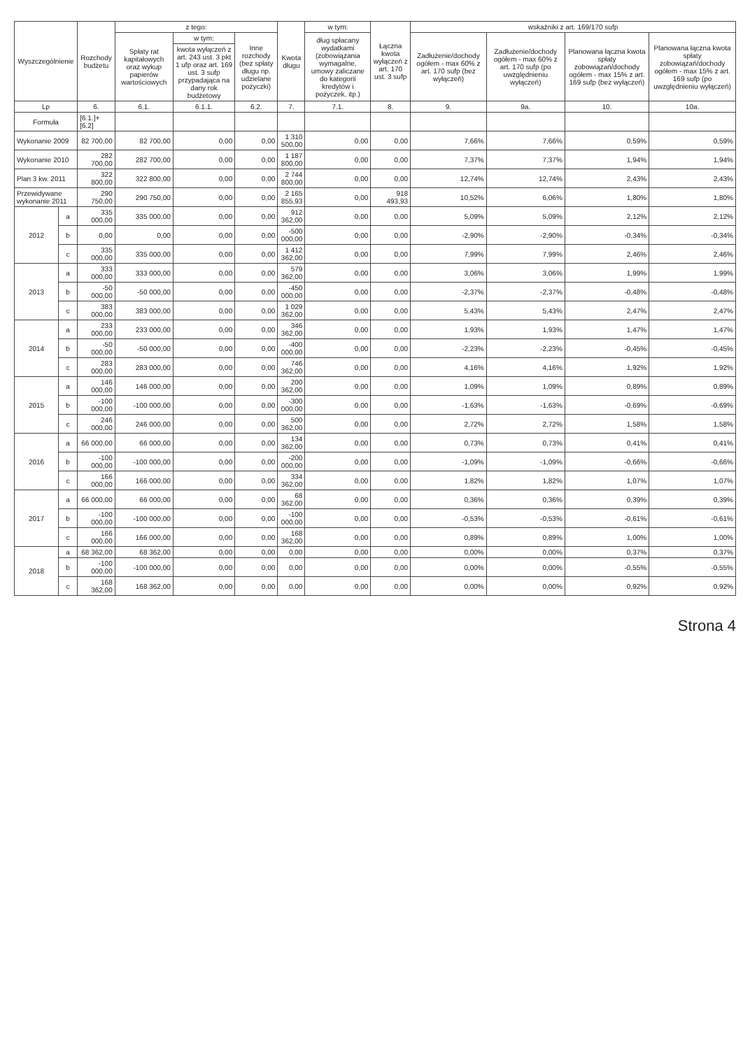| Wyszczególnienie | | Rozchody budżetu | z tego: | | | Kwota długu | w tym: | Łączna kwota wyłączeń z art. 170 ust. 3 sufp | wskaźniki z art. 169/170 sufp | | | |
| --- | --- | --- | --- | --- | --- | --- | --- | --- | --- | --- | --- | --- |
| | | | Spłaty rat kapitałowych oraz wykup papierów wartościowych | w tym: | Inne rozchody (bez spłaty długu np. udzielane pożyczki) | | dług spłacany wydatkami (zobowiązania wymagalne, umowy zaliczane do kategorii kredytów i pożyczek, itp.) | | Zadłużenie/dochody ogółem - max 60% z art. 170 sufp (bez wyłączeń) | Zadłużenie/dochody ogółem - max 60% z art. 170 sufp (po uwzględnieniu wyłączeń) | Planowana łączna kwota spłaty zobowiązań/dochody ogółem - max 15% z art. 169 sufp (bez wyłączeń) | Planowana łączna kwota spłaty zobowiązań/dochody ogółem - max 15% z art. 169 sufp (po uwzględnieniu wyłączeń) |
| | | | | kwota wyłączeń z art. 243 ust. 3 pkt 1 ufp oraz art. 169 ust. 3 sufp przypadająca na dany rok budżetowy | | | | | | | | |
| Lp | | 6. | 6.1. | 6.1.1. | 6.2. | 7. | 7.1. | 8. | 9. | 9a. | 10. | 10a. |
| Formuła | | [6.1.]+[6.2] | | | | | | | | | | |
| Wykonanie 2009 | | 82 700,00 | 82 700,00 | 0,00 | 0,00 | 1 310 500,00 | 0,00 | 0,00 | 7,66% | 7,66% | 0,59% | 0,59% |
| Wykonanie 2010 | | 282 700,00 | 282 700,00 | 0,00 | 0,00 | 1 187 800,00 | 0,00 | 0,00 | 7,37% | 7,37% | 1,94% | 1,94% |
| Plan 3 kw. 2011 | | 322 800,00 | 322 800,00 | 0,00 | 0,00 | 2 744 800,00 | 0,00 | 0,00 | 12,74% | 12,74% | 2,43% | 2,43% |
| Przewidywane wykonanie 2011 | | 290 750,00 | 290 750,00 | 0,00 | 0,00 | 2 165 855,93 | 0,00 | 918 493,93 | 10,52% | 6,06% | 1,80% | 1,80% |
| 2012 | a | 335 000,00 | 335 000,00 | 0,00 | 0,00 | 912 362,00 | 0,00 | 0,00 | 5,09% | 5,09% | 2,12% | 2,12% |
| | b | 0,00 | 0,00 | 0,00 | 0,00 | -500 000,00 | 0,00 | 0,00 | -2,90% | -2,90% | -0,34% | -0,34% |
| | c | 335 000,00 | 335 000,00 | 0,00 | 0,00 | 1 412 362,00 | 0,00 | 0,00 | 7,99% | 7,99% | 2,46% | 2,46% |
| 2013 | a | 333 000,00 | 333 000,00 | 0,00 | 0,00 | 579 362,00 | 0,00 | 0,00 | 3,06% | 3,06% | 1,99% | 1,99% |
| | b | -50 000,00 | -50 000,00 | 0,00 | 0,00 | -450 000,00 | 0,00 | 0,00 | -2,37% | -2,37% | -0,48% | -0,48% |
| | c | 383 000,00 | 383 000,00 | 0,00 | 0,00 | 1 029 362,00 | 0,00 | 0,00 | 5,43% | 5,43% | 2,47% | 2,47% |
| 2014 | a | 233 000,00 | 233 000,00 | 0,00 | 0,00 | 346 362,00 | 0,00 | 0,00 | 1,93% | 1,93% | 1,47% | 1,47% |
| | b | -50 000,00 | -50 000,00 | 0,00 | 0,00 | -400 000,00 | 0,00 | 0,00 | -2,23% | -2,23% | -0,45% | -0,45% |
| | c | 283 000,00 | 283 000,00 | 0,00 | 0,00 | 746 362,00 | 0,00 | 0,00 | 4,16% | 4,16% | 1,92% | 1,92% |
| 2015 | a | 146 000,00 | 146 000,00 | 0,00 | 0,00 | 200 362,00 | 0,00 | 0,00 | 1,09% | 1,09% | 0,89% | 0,89% |
| | b | -100 000,00 | -100 000,00 | 0,00 | 0,00 | -300 000,00 | 0,00 | 0,00 | -1,63% | -1,63% | -0,69% | -0,69% |
| | c | 246 000,00 | 246 000,00 | 0,00 | 0,00 | 500 362,00 | 0,00 | 0,00 | 2,72% | 2,72% | 1,58% | 1,58% |
| 2016 | a | 66 000,00 | 66 000,00 | 0,00 | 0,00 | 134 362,00 | 0,00 | 0,00 | 0,73% | 0,73% | 0,41% | 0,41% |
| | b | -100 000,00 | -100 000,00 | 0,00 | 0,00 | -200 000,00 | 0,00 | 0,00 | -1,09% | -1,09% | -0,66% | -0,66% |
| | c | 166 000,00 | 166 000,00 | 0,00 | 0,00 | 334 362,00 | 0,00 | 0,00 | 1,82% | 1,82% | 1,07% | 1,07% |
| 2017 | a | 66 000,00 | 66 000,00 | 0,00 | 0,00 | 68 362,00 | 0,00 | 0,00 | 0,36% | 0,36% | 0,39% | 0,39% |
| | b | -100 000,00 | -100 000,00 | 0,00 | 0,00 | -100 000,00 | 0,00 | 0,00 | -0,53% | -0,53% | -0,61% | -0,61% |
| | c | 166 000,00 | 166 000,00 | 0,00 | 0,00 | 168 362,00 | 0,00 | 0,00 | 0,89% | 0,89% | 1,00% | 1,00% |
| 2018 | a | 68 362,00 | 68 362,00 | 0,00 | 0,00 | 0,00 | 0,00 | 0,00 | 0,00% | 0,00% | 0,37% | 0,37% |
| | b | -100 000,00 | -100 000,00 | 0,00 | 0,00 | 0,00 | 0,00 | 0,00 | 0,00% | 0,00% | -0,55% | -0,55% |
| | c | 168 362,00 | 168 362,00 | 0,00 | 0,00 | 0,00 | 0,00 | 0,00 | 0,00% | 0,00% | 0,92% | 0,92% |
Strona 4